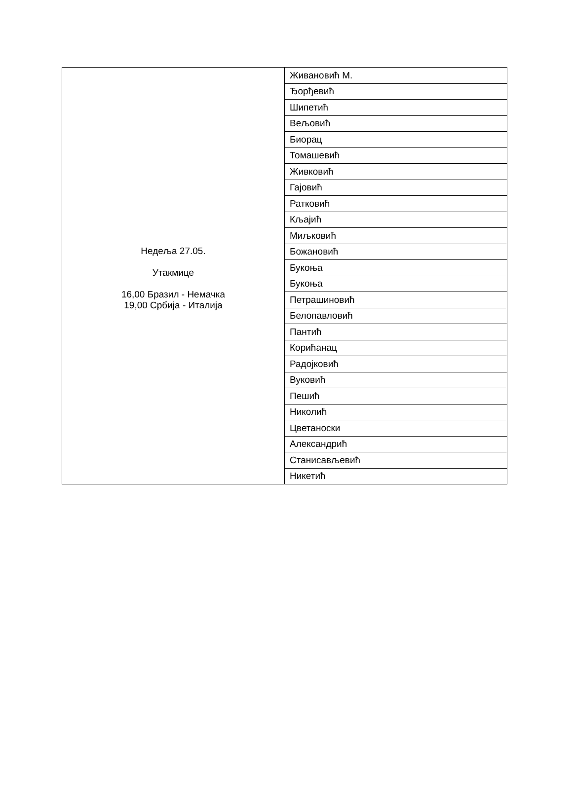| Недеља 27.05. Утакмице 16,00 Бразил - Немачка 19,00 Србија - Италија | Живановић М. |
| | Ђорђевић |
| | Шипетић |
| | Вељовић |
| | Биорац |
| | Томашевић |
| | Живковић |
| | Гајовић |
| | Ратковић |
| | Кљајић |
| | Миљковић |
| | Божановић |
| | Букоња |
| | Букоња |
| | Петрашиновић |
| | Белопавловић |
| | Пантић |
| | Корићанац |
| | Радојковић |
| | Вуковић |
| | Пешић |
| | Николић |
| | Цветаноски |
| | Александрић |
| | Станисављевић |
| | Никетић |